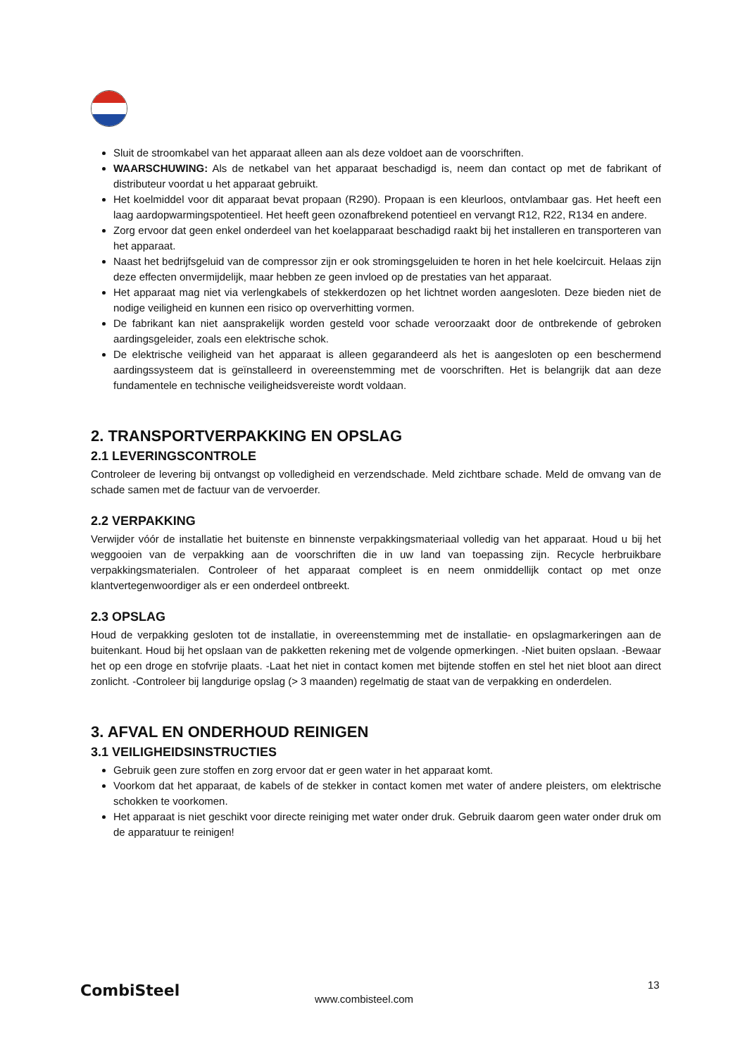Sluit de stroomkabel van het apparaat alleen aan als deze voldoet aan de voorschriften.
WAARSCHUWING: Als de netkabel van het apparaat beschadigd is, neem dan contact op met de fabrikant of distributeur voordat u het apparaat gebruikt.
Het koelmiddel voor dit apparaat bevat propaan (R290). Propaan is een kleurloos, ontvlambaar gas. Het heeft een laag aardopwarmingspotentieel. Het heeft geen ozonafbrekend potentieel en vervangt R12, R22, R134 en andere.
Zorg ervoor dat geen enkel onderdeel van het koelapparaat beschadigd raakt bij het installeren en transporteren van het apparaat.
Naast het bedrijfsgeluid van de compressor zijn er ook stromingsgeluiden te horen in het hele koelcircuit. Helaas zijn deze effecten onvermijdelijk, maar hebben ze geen invloed op de prestaties van het apparaat.
Het apparaat mag niet via verlengkabels of stekkerdozen op het lichtnet worden aangesloten. Deze bieden niet de nodige veiligheid en kunnen een risico op oververhitting vormen.
De fabrikant kan niet aansprakelijk worden gesteld voor schade veroorzaakt door de ontbrekende of gebroken aardingsgeleider, zoals een elektrische schok.
De elektrische veiligheid van het apparaat is alleen gegarandeerd als het is aangesloten op een beschermend aardingssysteem dat is geïnstalleerd in overeenstemming met de voorschriften. Het is belangrijk dat aan deze fundamentele en technische veiligheidsvereiste wordt voldaan.
2. TRANSPORTVERPAKKING EN OPSLAG
2.1 LEVERINGSCONTROLE
Controleer de levering bij ontvangst op volledigheid en verzendschade. Meld zichtbare schade. Meld de omvang van de schade samen met de factuur van de vervoerder.
2.2 VERPAKKING
Verwijder vóór de installatie het buitenste en binnenste verpakkingsmateriaal volledig van het apparaat. Houd u bij het weggooien van de verpakking aan de voorschriften die in uw land van toepassing zijn. Recycle herbruikbare verpakkingsmaterialen. Controleer of het apparaat compleet is en neem onmiddellijk contact op met onze klantvertegenwoordiger als er een onderdeel ontbreekt.
2.3 OPSLAG
Houd de verpakking gesloten tot de installatie, in overeenstemming met de installatie- en opslagmarkeringen aan de buitenkant. Houd bij het opslaan van de pakketten rekening met de volgende opmerkingen. -Niet buiten opslaan. -Bewaar het op een droge en stofvrije plaats. -Laat het niet in contact komen met bijtende stoffen en stel het niet bloot aan direct zonlicht. -Controleer bij langdurige opslag (> 3 maanden) regelmatig de staat van de verpakking en onderdelen.
3. AFVAL EN ONDERHOUD REINIGEN
3.1 VEILIGHEIDSINSTRUCTIES
Gebruik geen zure stoffen en zorg ervoor dat er geen water in het apparaat komt.
Voorkom dat het apparaat, de kabels of de stekker in contact komen met water of andere pleisters, om elektrische schokken te voorkomen.
Het apparaat is niet geschikt voor directe reiniging met water onder druk. Gebruik daarom geen water onder druk om de apparatuur te reinigen!
CombiSteel www.combisteel.com
13